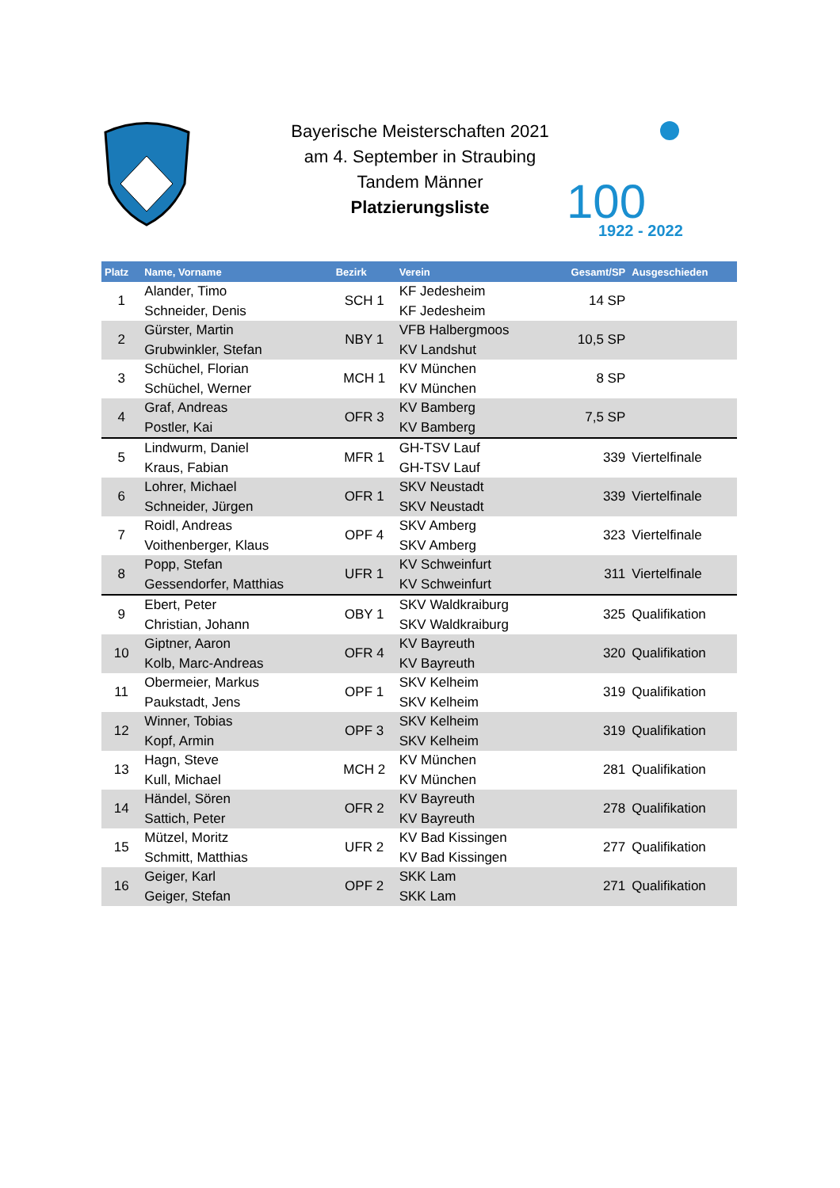Bayerische Meisterschaften 2021
am 4. September in Straubing
Tandem Männer
Platzierungsliste
100
1922 - 2022
| Platz | Name, Vorname | Bezirk | Verein | Gesamt/SP | Ausgeschieden |
| --- | --- | --- | --- | --- | --- |
| 1 | Alander, Timo Schneider, Denis | SCH 1 | KF Jedesheim KF Jedesheim | 14 SP | |
| 2 | Gürster, Martin Grubwinkler, Stefan | NBY 1 | VFB Halbergmoos KV Landshut | 10,5 SP | |
| 3 | Schüchel, Florian Schüchel, Werner | MCH 1 | KV München KV München | 8 SP | |
| 4 | Graf, Andreas Postler, Kai | OFR 3 | KV Bamberg KV Bamberg | 7,5 SP | |
| 5 | Lindwurm, Daniel Kraus, Fabian | MFR 1 | GH-TSV Lauf GH-TSV Lauf | 339 | Viertelfinale |
| 6 | Lohrer, Michael Schneider, Jürgen | OFR 1 | SKV Neustadt SKV Neustadt | 339 | Viertelfinale |
| 7 | Roidl, Andreas Voithenberger, Klaus | OPF 4 | SKV Amberg SKV Amberg | 323 | Viertelfinale |
| 8 | Popp, Stefan Gessendorfer, Matthias | UFR 1 | KV Schweinfurt KV Schweinfurt | 311 | Viertelfinale |
| 9 | Ebert, Peter Christian, Johann | OBY 1 | SKV Waldkraiburg SKV Waldkraiburg | 325 | Qualifikation |
| 10 | Giptner, Aaron Kolb, Marc-Andreas | OFR 4 | KV Bayreuth KV Bayreuth | 320 | Qualifikation |
| 11 | Obermeier, Markus Paukstadt, Jens | OPF 1 | SKV Kelheim SKV Kelheim | 319 | Qualifikation |
| 12 | Winner, Tobias Kopf, Armin | OPF 3 | SKV Kelheim SKV Kelheim | 319 | Qualifikation |
| 13 | Hagn, Steve Kull, Michael | MCH 2 | KV München KV München | 281 | Qualifikation |
| 14 | Händel, Sören Sattich, Peter | OFR 2 | KV Bayreuth KV Bayreuth | 278 | Qualifikation |
| 15 | Mützel, Moritz Schmitt, Matthias | UFR 2 | KV Bad Kissingen KV Bad Kissingen | 277 | Qualifikation |
| 16 | Geiger, Karl Geiger, Stefan | OPF 2 | SKK Lam SKK Lam | 271 | Qualifikation |